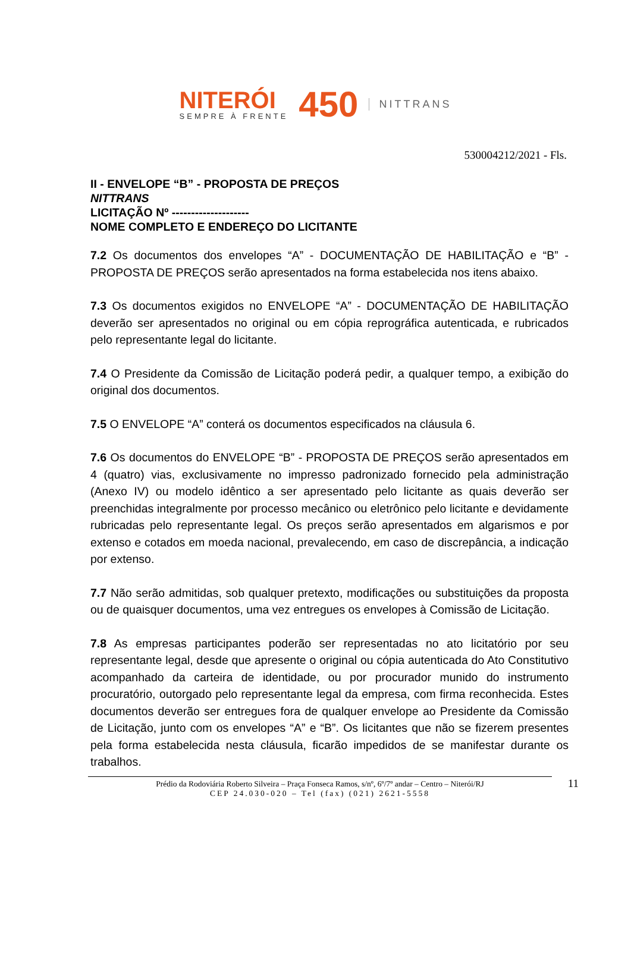NITERÓI
SEMPRE À FRENTE
450
NITTRANS
530004212/2021 - Fls.
II - ENVELOPE “B” - PROPOSTA DE PREÇOS
NITTRANS
LICITAÇÃO Nº --------------------
NOME COMPLETO E ENDEREÇO DO LICITANTE
7.2 Os documentos dos envelopes “A” - DOCUMENTAÇÃO DE HABILITAÇÃO e “B” - PROPOSTA DE PREÇOS serão apresentados na forma estabelecida nos itens abaixo.
7.3 Os documentos exigidos no ENVELOPE “A” - DOCUMENTAÇÃO DE HABILITAÇÃO deverão ser apresentados no original ou em cópia reprográfica autenticada, e rubricados pelo representante legal do licitante.
7.4 O Presidente da Comissão de Licitação poderá pedir, a qualquer tempo, a exibição do original dos documentos.
7.5 O ENVELOPE “A” conterá os documentos especificados na cláusula 6.
7.6 Os documentos do ENVELOPE “B” - PROPOSTA DE PREÇOS serão apresentados em 4 (quatro) vias, exclusivamente no impresso padronizado fornecido pela administração (Anexo IV) ou modelo idêntico a ser apresentado pelo licitante as quais deverão ser preenchidas integralmente por processo mecânico ou eletrônico pelo licitante e devidamente rubricadas pelo representante legal. Os preços serão apresentados em algarismos e por extenso e cotados em moeda nacional, prevalecendo, em caso de discrepância, a indicação por extenso.
7.7 Não serão admitidas, sob qualquer pretexto, modificações ou substituições da proposta ou de quaisquer documentos, uma vez entregues os envelopes à Comissão de Licitação.
7.8 As empresas participantes poderão ser representadas no ato licitatório por seu representante legal, desde que apresente o original ou cópia autenticada do Ato Constitutivo acompanhado da carteira de identidade, ou por procurador munido do instrumento procuratório, outorgado pelo representante legal da empresa, com firma reconhecida. Estes documentos deverão ser entregues fora de qualquer envelope ao Presidente da Comissão de Licitação, junto com os envelopes “A” e “B”. Os licitantes que não se fizerem presentes pela forma estabelecida nesta cláusula, ficarão impedidos de se manifestar durante os trabalhos.
Prédio da Rodoviária Roberto Silveira – Praça Fonseca Ramos, s/nº, 6º/7º andar – Centro – Niterói/RJ 11
CEP 24.030-020 – Tel (fax) (021) 2621-5558